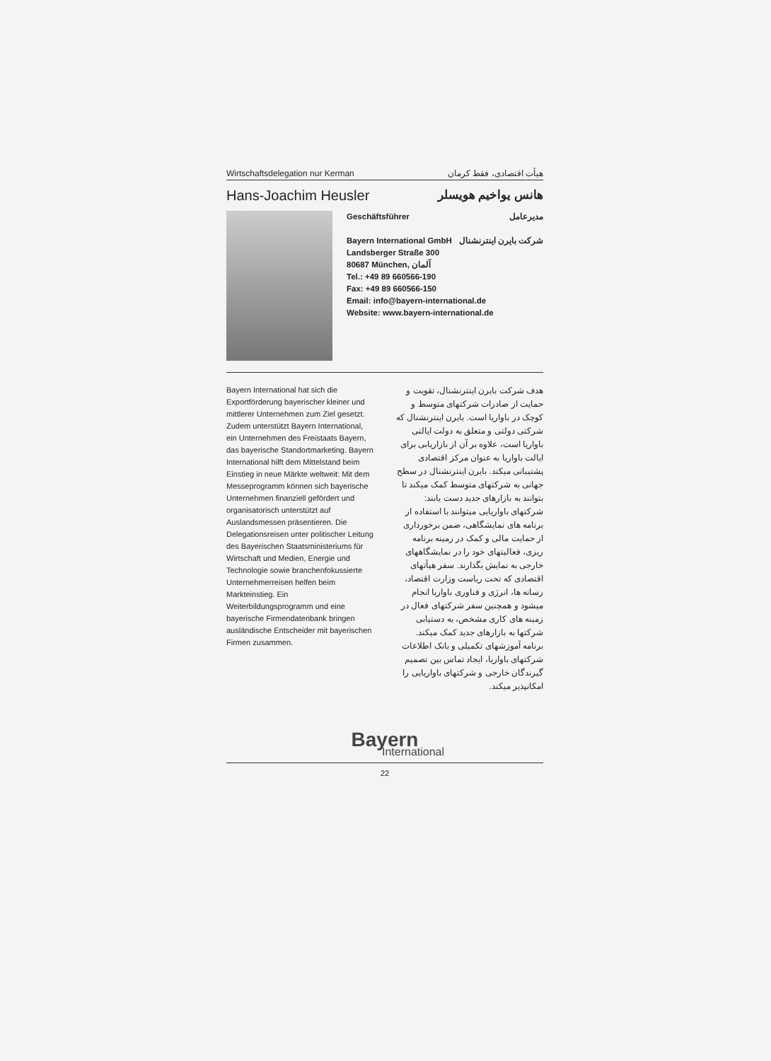Wirtschaftsdelegation nur Kerman هیأت اقتصادی، فقط کرمان
Hans-Joachim Heusler هانس یواخیم هویسلر
Geschäftsführer مدیرعامل
Bayern International GmbH شرکت بایرن اینترنشنال
Landsberger Straße 300
80687 München, آلمان
Tel.: +49 89 660566-190
Fax: +49 89 660566-150
Email: info@bayern-international.de
Website: www.bayern-international.de
Bayern International hat sich die Exportförderung bayerischer kleiner und mittlerer Unternehmen zum Ziel gesetzt. Zudem unterstützt Bayern International, ein Unternehmen des Freistaats Bayern, das bayerische Standortmarketing. Bayern International hilft dem Mittelstand beim Einstieg in neue Märkte weltweit: Mit dem Messeprogramm können sich bayerische Unternehmen finanziell gefördert und organisatorisch unterstützt auf Auslandsmessen präsentieren. Die Delegationsreisen unter politischer Leitung des Bayerischen Staatsministeriums für Wirtschaft und Medien, Energie und Technologie sowie branchenfokussierte Unternehmerreisen helfen beim Markteinstieg. Ein Weiterbildungsprogramm und eine bayerische Firmendatenbank bringen ausländische Entscheider mit bayerischen Firmen zusammen.
هدف شرکت بایرن اینترنشنال، تقویت و حمایت از صادرات شرکتهای متوسط و کوچک در باواریا است. بایرن اینترنشنال که شرکتی دولتی و متعلق به دولت ایالتی باواریا است، علاوه بر آن از بازاریابی برای ایالت باواریا به عنوان مرکز اقتصادی پشتیبانی میکند. بایرن اینترنشنال در سطح جهانی به شرکتهای متوسط کمک میکند تا بتوانند به بازارهای جدید دست یابند: شرکتهای باواریایی میتوانند با استفاده از برنامه های نمایشگاهی، ضمن برخورداری از حمایت مالی و کمک در زمینه برنامه ریزی، فعالیتهای خود را در نمایشگاههای خارجی به نمایش بگذارند. سفر هیأتهای اقتصادی که تحت ریاست وزارت اقتصاد، رسانه ها، انرژی و فناوری باواریا انجام میشود و همچنین سفر شرکتهای فعال در زمینه های کاری مشخص، به دستیابی شرکتها به بازارهای جدید کمک میکند. برنامه آموزشهای تکمیلی و بانک اطلاعات شرکتهای باواریا، ایجاد تماس بین تصمیم گیرندگان خارجی و شرکتهای باواریایی را امکانپذیر میکند.
Bayern
International
22